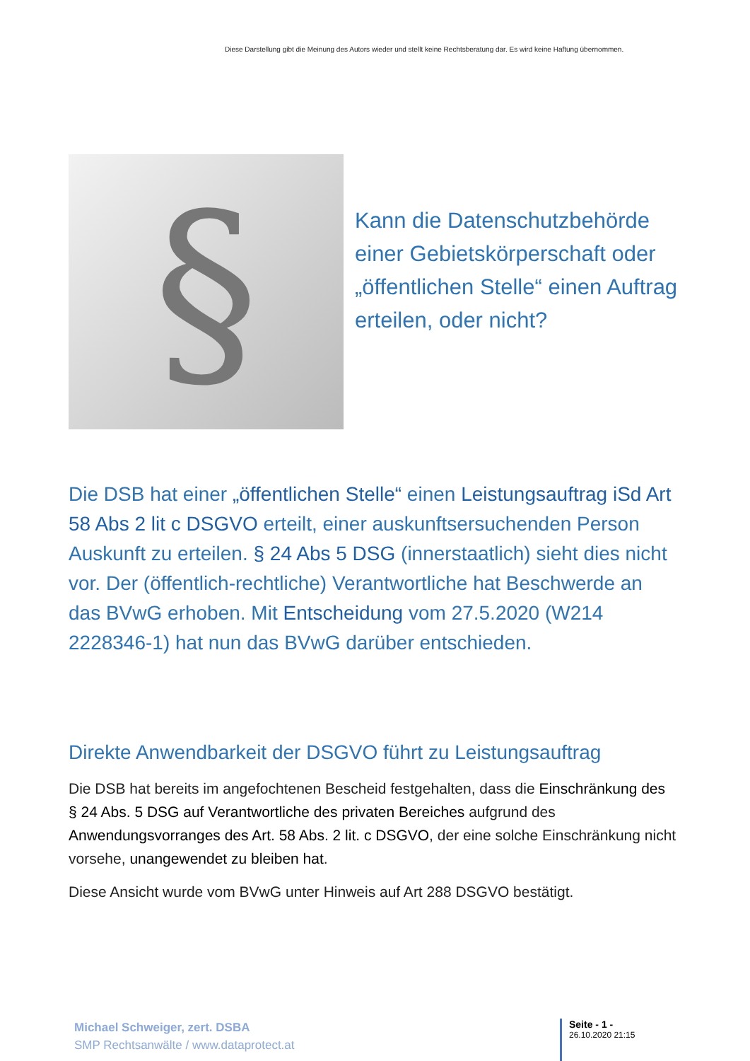Diese Darstellung gibt die Meinung des Autors wieder und stellt keine Rechtsberatung dar. Es wird keine Haftung übernommen.
§
Kann die Datenschutzbehörde einer Gebietskörperschaft oder „öffentlichen Stelle“ einen Auftrag erteilen, oder nicht?
Die DSB hat einer „öffentlichen Stelle“ einen Leistungsauftrag iSd Art 58 Abs 2 lit c DSGVO erteilt, einer auskunftsersuchenden Person Auskunft zu erteilen. § 24 Abs 5 DSG (innerstaatlich) sieht dies nicht vor. Der (öffentlich-rechtliche) Verantwortliche hat Beschwerde an das BVwG erhoben. Mit Entscheidung vom 27.5.2020 (W214 2228346-1) hat nun das BVwG darüber entschieden.
Direkte Anwendbarkeit der DSGVO führt zu Leistungsauftrag
Die DSB hat bereits im angefochtenen Bescheid festgehalten, dass die Einschränkung des § 24 Abs. 5 DSG auf Verantwortliche des privaten Bereiches aufgrund des Anwendungsvorranges des Art. 58 Abs. 2 lit. c DSGVO, der eine solche Einschränkung nicht vorsehe, unangewendet zu bleiben hat.
Diese Ansicht wurde vom BVwG unter Hinweis auf Art 288 DSGVO bestätigt.
Michael Schweiger, zert. DSBA
SMP Rechtsanwälte / www.dataprotect.at
Seite - 1 -
26.10.2020 21:15